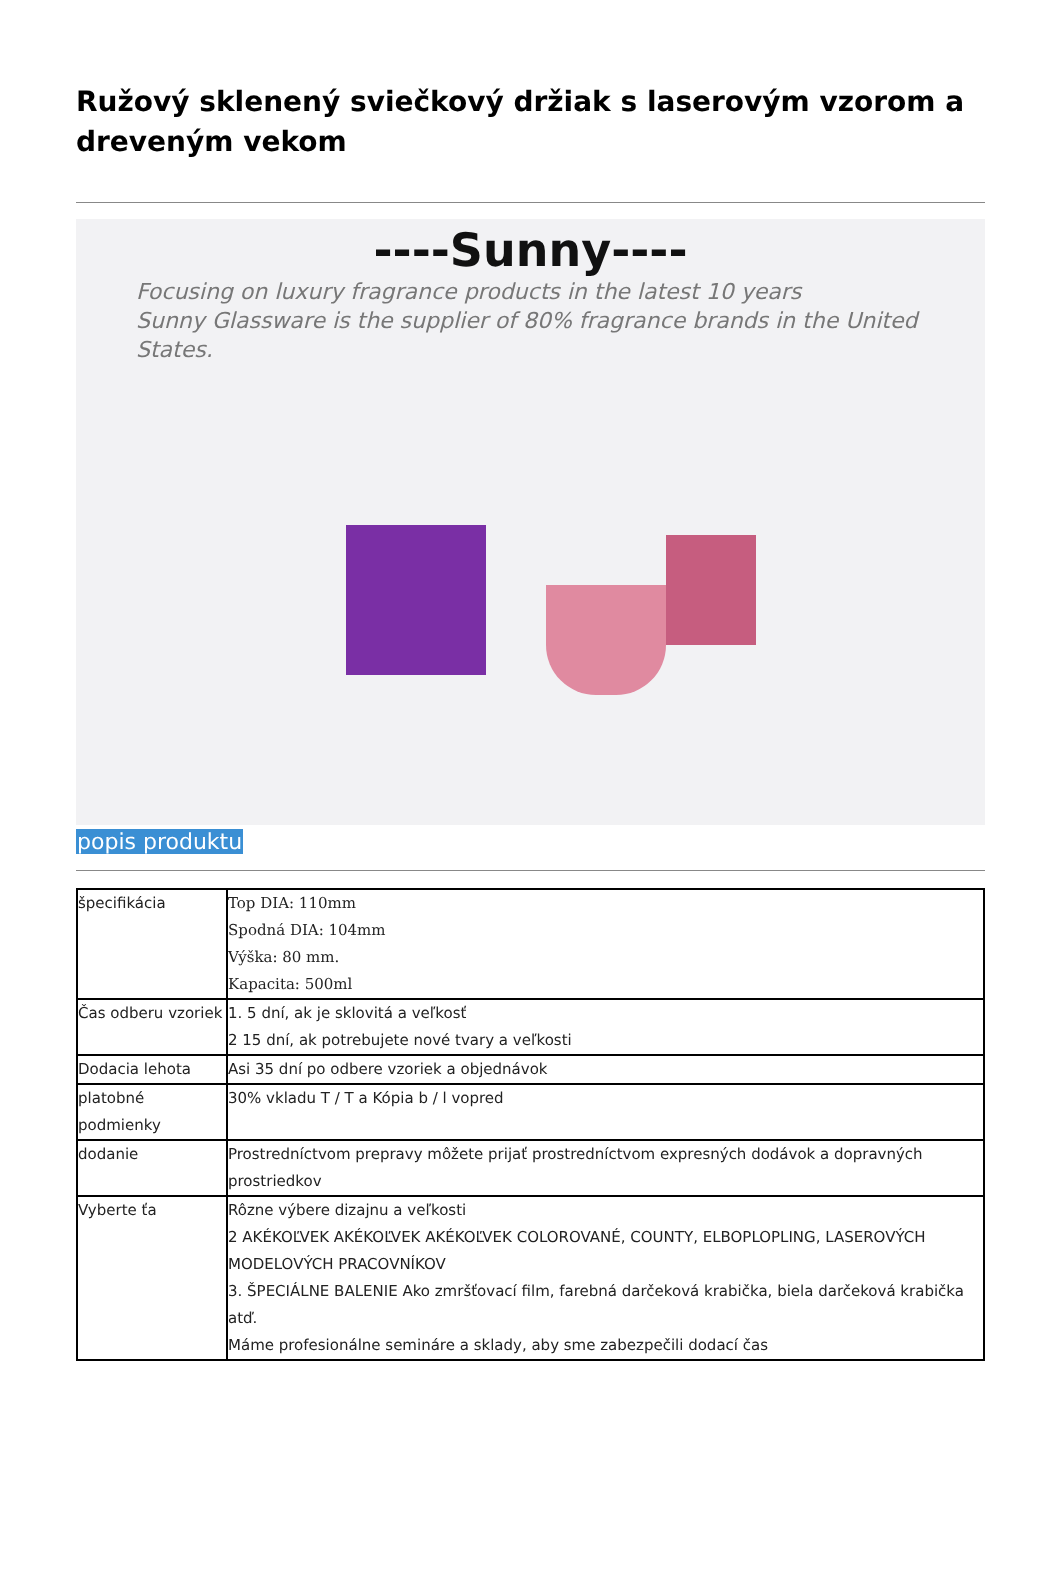Ružový sklenený sviečkový držiak s laserovým vzorom a dreveným vekom
----Sunny----
Focusing on luxury fragrance products in the latest 10 years
Sunny Glassware is the supplier of 80% fragrance brands in the United States.
popis produktu
| špecifikácia | Top DIA: 110mm Spodná DIA: 104mm Výška: 80 mm. Kapacita: 500ml |
| Čas odberu vzoriek | 1. 5 dní, ak je sklovitá a veľkosť 2 15 dní, ak potrebujete nové tvary a veľkosti |
| Dodacia lehota | Asi 35 dní po odbere vzoriek a objednávok |
| platobné podmienky | 30% vkladu T / T a Kópia b / l vopred |
| dodanie | Prostredníctvom prepravy môžete prijať prostredníctvom expresných dodávok a dopravných prostriedkov |
| Vyberte ťa | Rôzne výbere dizajnu a veľkosti 2 AKÉKOĽVEK AKÉKOĽVEK AKÉKOĽVEK COLOROVANÉ, COUNTY, ELBOPLOPLING, LASEROVÝCH MODELOVÝCH PRACOVNÍKOV 3. ŠPECIÁLNE BALENIE Ako zmršťovací film, farebná darčeková krabička, biela darčeková krabička atď. Máme profesionálne semináre a sklady, aby sme zabezpečili dodací čas |